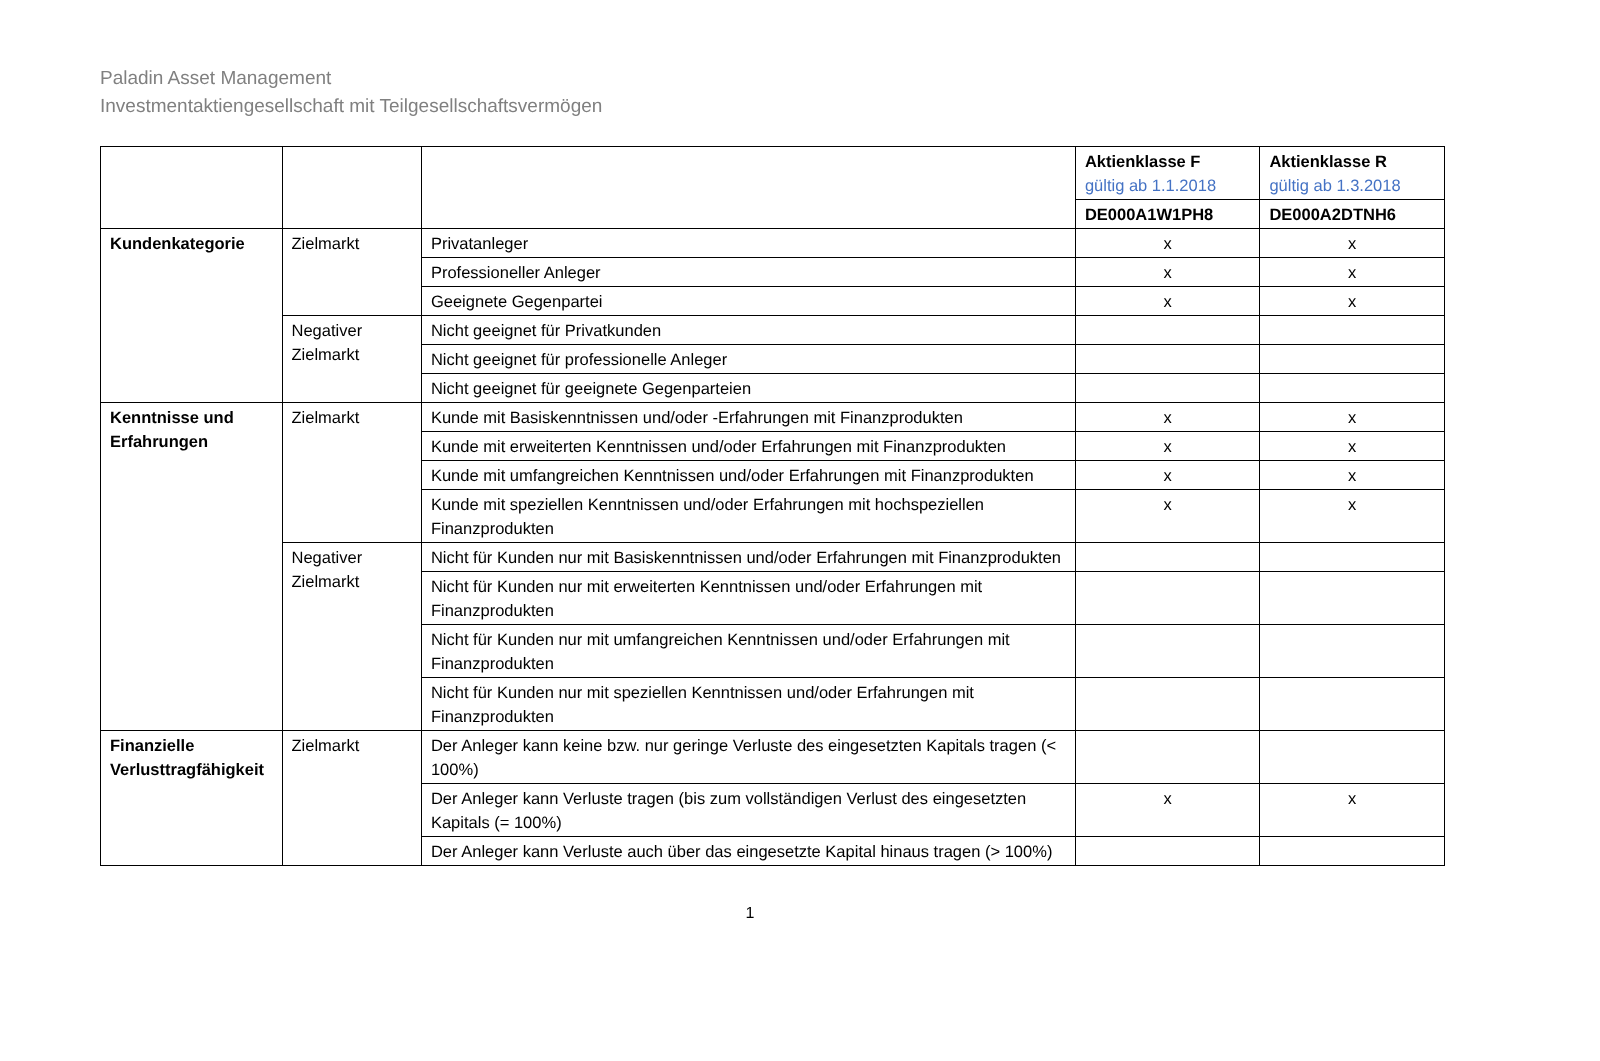Paladin Asset Management
Investmentaktiengesellschaft mit Teilgesellschaftsvermögen
| | | | Aktienklasse F gültig ab 1.1.2018 | Aktienklasse R gültig ab 1.3.2018 |
| | | | DE000A1W1PH8 | DE000A2DTNH6 |
| Kundenkategorie | Zielmarkt | Privatanleger | x | x |
| | | Professioneller Anleger | x | x |
| | | Geeignete Gegenpartei | x | x |
| | Negativer Zielmarkt | Nicht geeignet für Privatkunden | | |
| | | Nicht geeignet für professionelle Anleger | | |
| | | Nicht geeignet für geeignete Gegenparteien | | |
| Kenntnisse und Erfahrungen | Zielmarkt | Kunde mit Basiskenntnissen und/oder -Erfahrungen mit Finanzprodukten | x | x |
| | | Kunde mit erweiterten Kenntnissen und/oder Erfahrungen mit Finanzprodukten | x | x |
| | | Kunde mit umfangreichen Kenntnissen und/oder Erfahrungen mit Finanzprodukten | x | x |
| | | Kunde mit speziellen Kenntnissen und/oder Erfahrungen mit hochspeziellen Finanzprodukten | x | x |
| | Negativer Zielmarkt | Nicht für Kunden nur mit Basiskenntnissen und/oder Erfahrungen mit Finanzprodukten | | |
| | | Nicht für Kunden nur mit erweiterten Kenntnissen und/oder Erfahrungen mit Finanzprodukten | | |
| | | Nicht für Kunden nur mit umfangreichen Kenntnissen und/oder Erfahrungen mit Finanzprodukten | | |
| | | Nicht für Kunden nur mit speziellen Kenntnissen und/oder Erfahrungen mit Finanzprodukten | | |
| Finanzielle Verlusttragfähigkeit | Zielmarkt | Der Anleger kann keine bzw. nur geringe Verluste des eingesetzten Kapitals tragen (< 100%) | | |
| | | Der Anleger kann Verluste tragen (bis zum vollständigen Verlust des eingesetzten Kapitals (= 100%) | x | x |
| | | Der Anleger kann Verluste auch über das eingesetzte Kapital hinaus tragen (> 100%) | | |
1